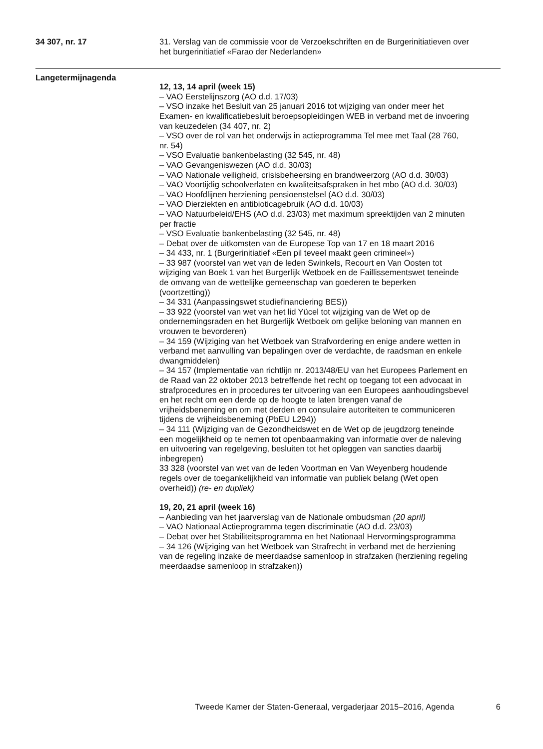34 307, nr. 17 31. Verslag van de commissie voor de Verzoekschriften en de Burgerinitiatieven over het burgerinitiatief «Farao der Nederlanden»
Langetermijnagenda
12, 13, 14 april (week 15)
– VAO Eerstelijnszorg (AO d.d. 17/03)
– VSO inzake het Besluit van 25 januari 2016 tot wijziging van onder meer het Examen- en kwalificatiebesluit beroepsopleidingen WEB in verband met de invoering van keuzedelen (34 407, nr. 2)
– VSO over de rol van het onderwijs in actieprogramma Tel mee met Taal (28 760, nr. 54)
– VSO Evaluatie bankenbelasting (32 545, nr. 48)
– VAO Gevangeniswezen (AO d.d. 30/03)
– VAO Nationale veiligheid, crisisbeheersing en brandweerzorg (AO d.d. 30/03)
– VAO Voortijdig schoolverlaten en kwaliteitsafspraken in het mbo (AO d.d. 30/03)
– VAO Hoofdlijnen herziening pensioenstelsel (AO d.d. 30/03)
– VAO Dierziekten en antibioticagebruik (AO d.d. 10/03)
– VAO Natuurbeleid/EHS (AO d.d. 23/03) met maximum spreektijden van 2 minuten per fractie
– VSO Evaluatie bankenbelasting (32 545, nr. 48)
– Debat over de uitkomsten van de Europese Top van 17 en 18 maart 2016
– 34 433, nr. 1 (Burgerinitiatief «Een pil teveel maakt geen crimineel»)
– 33 987 (voorstel van wet van de leden Swinkels, Recourt en Van Oosten tot wijziging van Boek 1 van het Burgerlijk Wetboek en de Faillissementswet teneinde de omvang van de wettelijke gemeenschap van goederen te beperken (voortzetting))
– 34 331 (Aanpassingswet studiefinanciering BES))
– 33 922 (voorstel van wet van het lid Yücel tot wijziging van de Wet op de ondernemingsraden en het Burgerlijk Wetboek om gelijke beloning van mannen en vrouwen te bevorderen)
– 34 159 (Wijziging van het Wetboek van Strafvordering en enige andere wetten in verband met aanvulling van bepalingen over de verdachte, de raadsman en enkele dwangmiddelen)
– 34 157 (Implementatie van richtlijn nr. 2013/48/EU van het Europees Parlement en de Raad van 22 oktober 2013 betreffende het recht op toegang tot een advocaat in strafprocedures en in procedures ter uitvoering van een Europees aanhoudingsbevel en het recht om een derde op de hoogte te laten brengen vanaf de vrijheidsbeneming en om met derden en consulaire autoriteiten te communiceren tijdens de vrijheidsbeneming (PbEU L294))
– 34 111 (Wijziging van de Gezondheidswet en de Wet op de jeugdzorg teneinde een mogelijkheid op te nemen tot openbaarmaking van informatie over de naleving en uitvoering van regelgeving, besluiten tot het opleggen van sancties daarbij inbegrepen)
33 328 (voorstel van wet van de leden Voortman en Van Weyenberg houdende regels over de toegankelijkheid van informatie van publiek belang (Wet open overheid)) (re- en dupliek)
19, 20, 21 april (week 16)
– Aanbieding van het jaarverslag van de Nationale ombudsman (20 april)
– VAO Nationaal Actieprogramma tegen discriminatie (AO d.d. 23/03)
– Debat over het Stabiliteitsprogramma en het Nationaal Hervormingsprogramma
– 34 126 (Wijziging van het Wetboek van Strafrecht in verband met de herziening van de regeling inzake de meerdaadse samenloop in strafzaken (herziening regeling meerdaadse samenloop in strafzaken))
Tweede Kamer der Staten-Generaal, vergaderjaar 2015–2016, Agenda 6